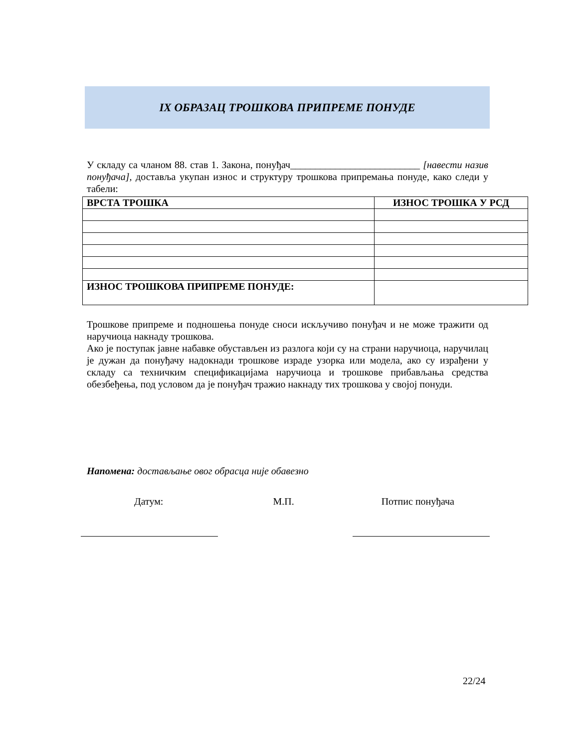IX ОБРАЗАЦ ТРОШКОВА ПРИПРЕМЕ ПОНУДЕ
У складу са чланом 88. став 1. Закона, понуђач__________________________ [навести назив понуђача], доставља укупан износ и структуру трошкова припремања понуде, како следи у табели:
| ВРСТА ТРОШКА | ИЗНОС ТРОШКА У РСД |
| --- | --- |
| ИЗНОС ТРОШКОВА ПРИПРЕМЕ ПОНУДЕ: | |
Трошкове припреме и подношења понуде сноси искључиво понуђач и не може тражити од наручиоца накнаду трошкова.
Ако је поступак јавне набавке обустављен из разлога који су на страни наручиоца, наручилац је дужан да понуђачу надокнади трошкове израде узорка или модела, ако су израђени у складу са техничким спецификацијама наручиоца и трошкове прибављања средства обезбеђења, под условом да је понуђач тражио накнаду тих трошкова у својој понуди.
Напомена: достављање овог обрасца није обавезно
Датум: М.П. Потпис понуђача
22/24